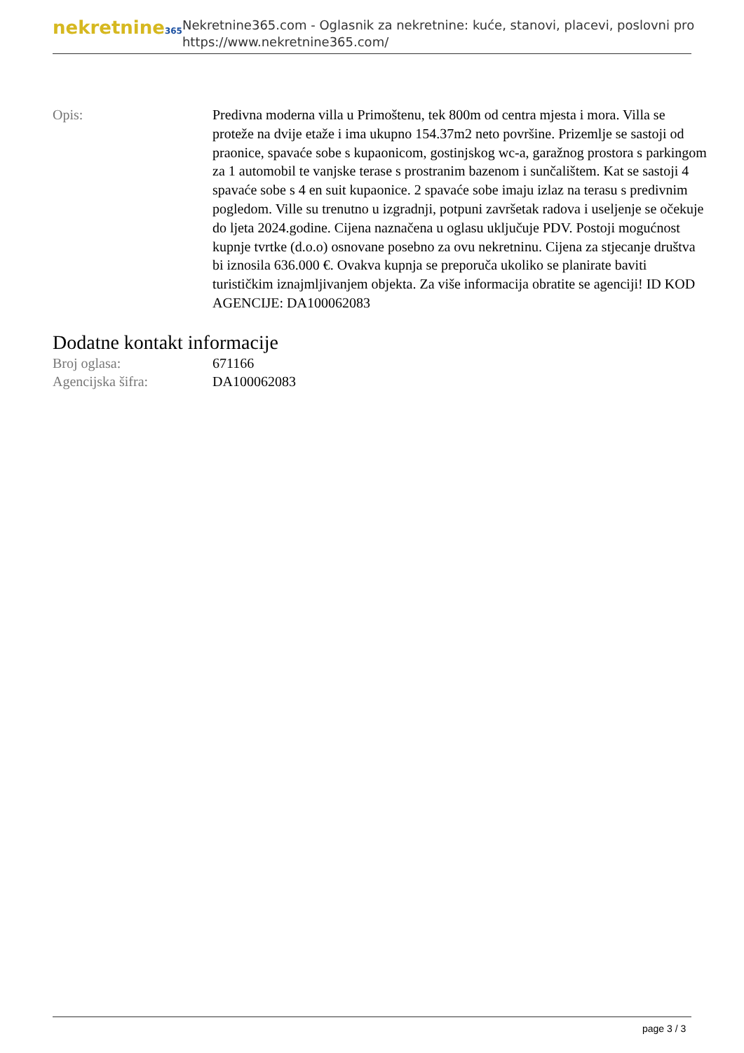nekretnine365
Nekretnine365.com - Oglasnik za nekretnine: kuće, stanovi, placevi, poslovni pro
https://www.nekretnine365.com/
| Opis: | Predivna moderna villa u Primoštenu, tek 800m od centra mjesta i mora. Villa se proteže na dvije etaže i ima ukupno 154.37m2 neto površine. Prizemlje se sastoji od praonice, spavaće sobe s kupaonicom, gostinjskog wc-a, garažnog prostora s parkingom za 1 automobil te vanjske terase s prostranim bazenom i sunčalištem. Kat se sastoji 4 spavaće sobe s 4 en suit kupaonice. 2 spavaće sobe imaju izlaz na terasu s predivnim pogledom. Ville su trenutno u izgradnji, potpuni završetak radova i useljenje se očekuje do ljeta 2024.godine. Cijena naznačena u oglasu uključuje PDV. Postoji mogućnost kupnje tvrtke (d.o.o) osnovane posebno za ovu nekretninu. Cijena za stjecanje društva bi iznosila 636.000 €. Ovakva kupnja se preporuča ukoliko se planirate baviti turističkim iznajmljivanjem objekta. Za više informacija obratite se agenciji! ID KOD AGENCIJE: DA100062083 |
Dodatne kontakt informacije
| Broj oglasa: | 671166 |
| Agencijska šifra: | DA100062083 |
page 3 / 3